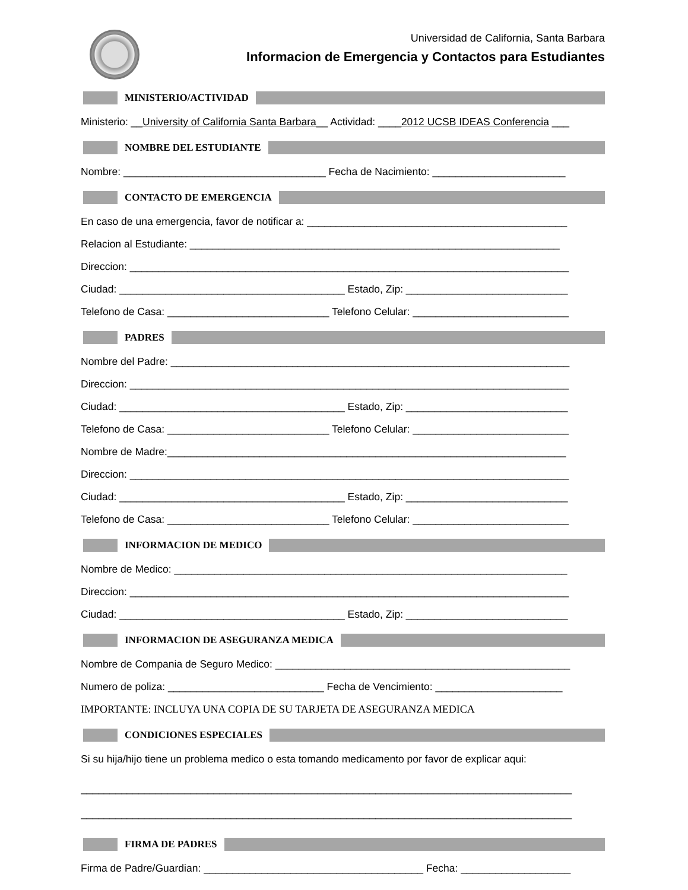Universidad de California, Santa Barbara
Informacion de Emergencia y Contactos para Estudiantes
MINISTERIO/ACTIVIDAD
Ministerio: __University of California Santa Barbara__ Actividad: ____2012 UCSB IDEAS Conferencia ___
NOMBRE DEL ESTUDIANTE
Nombre: ___________________________________ Fecha de Nacimiento: _______________________
CONTACTO DE EMERGENCIA
En caso de una emergencia, favor de notificar a: _____________________________________________
Relacion al Estudiante: ________________________________________________________________
Direccion: ____________________________________________________________________________
Ciudad: _______________________________________ Estado, Zip: ____________________________
Telefono de Casa: ____________________________ Telefono Celular: ___________________________
PADRES
Nombre del Padre: _____________________________________________________________________
Direccion: ____________________________________________________________________________
Ciudad: _______________________________________ Estado, Zip: ____________________________
Telefono de Casa: ____________________________ Telefono Celular: ___________________________
Nombre de Madre:_____________________________________________________________________
Direccion: ____________________________________________________________________________
Ciudad: _______________________________________ Estado, Zip: ____________________________
Telefono de Casa: ____________________________ Telefono Celular: ___________________________
INFORMACION DE MEDICO
Nombre de Medico: ____________________________________________________________________
Direccion: ____________________________________________________________________________
Ciudad: _______________________________________ Estado, Zip: ____________________________
INFORMACION DE ASEGURANZA MEDICA
Nombre de Compania de Seguro Medico: ___________________________________________________
Numero de poliza: ___________________________ Fecha de Vencimiento: ______________________
IMPORTANTE: INCLUYA UNA COPIA DE SU TARJETA DE ASEGURANZA MEDICA
CONDICIONES ESPECIALES
Si su hija/hijo tiene un problema medico o esta tomando medicamento por favor de explicar aqui:
_____________________________________________________________________________________
_____________________________________________________________________________________
FIRMA DE PADRES
Firma de Padre/Guardian: ______________________________________ Fecha: ___________________